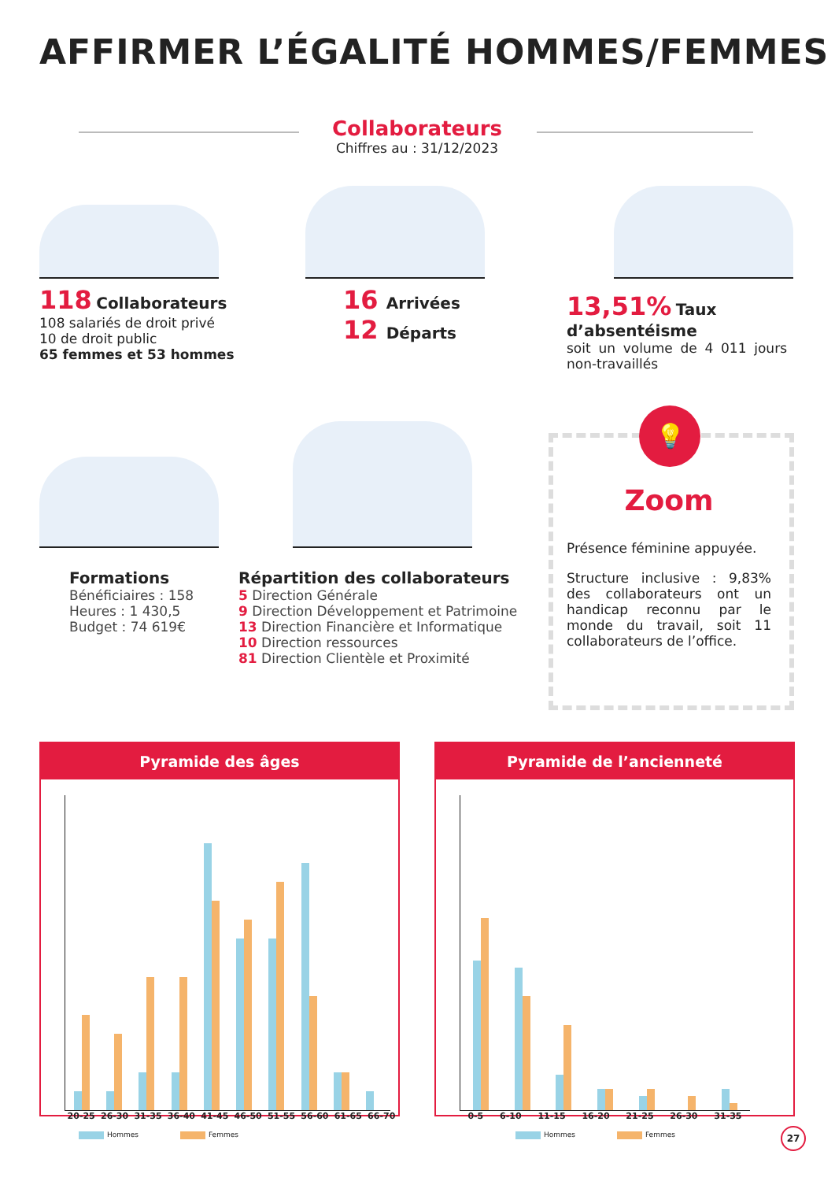AFFIRMER L’ÉGALITÉ HOMMES/FEMMES
Collaborateurs
Chiffres au : 31/12/2023
118 Collaborateurs
108 salariés de droit privé
10 de droit public
65 femmes et 53 hommes
16 Arrivées
12 Départs
13,51% Taux d’absentéisme
soit un volume de 4 011 jours non-travaillés
Formations
Bénéficiaires : 158
Heures : 1 430,5
Budget : 74 619€
Répartition des collaborateurs
5 Direction Générale
9 Direction Développement et Patrimoine
13 Direction Financière et Informatique
10 Direction ressources
81 Direction Clientèle et Proximité
💡
Zoom
Présence féminine appuyée.
Structure inclusive : 9,83% des collaborateurs ont un handicap reconnu par le monde du travail, soit 11 collaborateurs de l’office.
Pyramide des âges
20-25 26-30 31-35 36-40 41-45 46-50 51-55 56-60 61-65 66-70
Pyramide de l’ancienneté
0-5 6-10 11-15 16-20 21-25 26-30 31-35
Hommes Femmes Hommes Femmes 27